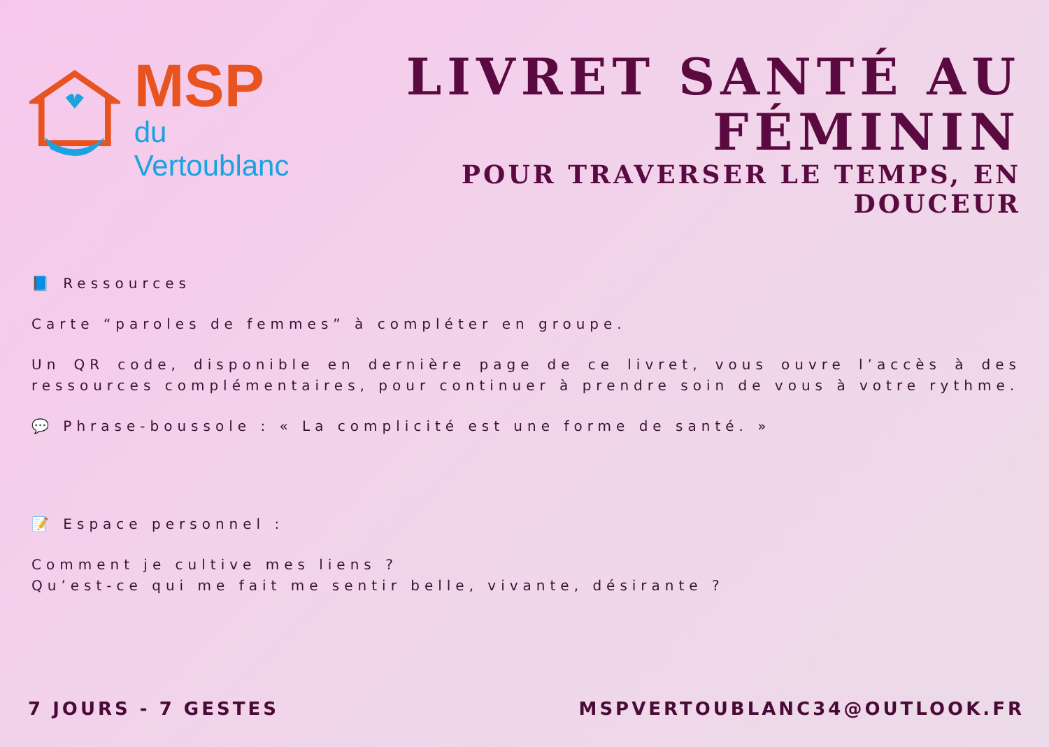MSP
du Vertoublanc
LIVRET SANTÉ AU FÉMININ
POUR TRAVERSER LE TEMPS, EN DOUCEUR
📘 Ressources
Carte “paroles de femmes” à compléter en groupe.
Un QR code, disponible en dernière page de ce livret, vous ouvre l’accès à des ressources complémentaires, pour continuer à prendre soin de vous à votre rythme.
💬 Phrase-boussole : « La complicité est une forme de santé. »
📝 Espace personnel :
Comment je cultive mes liens ?
Qu’est-ce qui me fait me sentir belle, vivante, désirante ?
7 JOURS - 7 GESTES MSPVERTOUBLANC34@OUTLOOK.FR